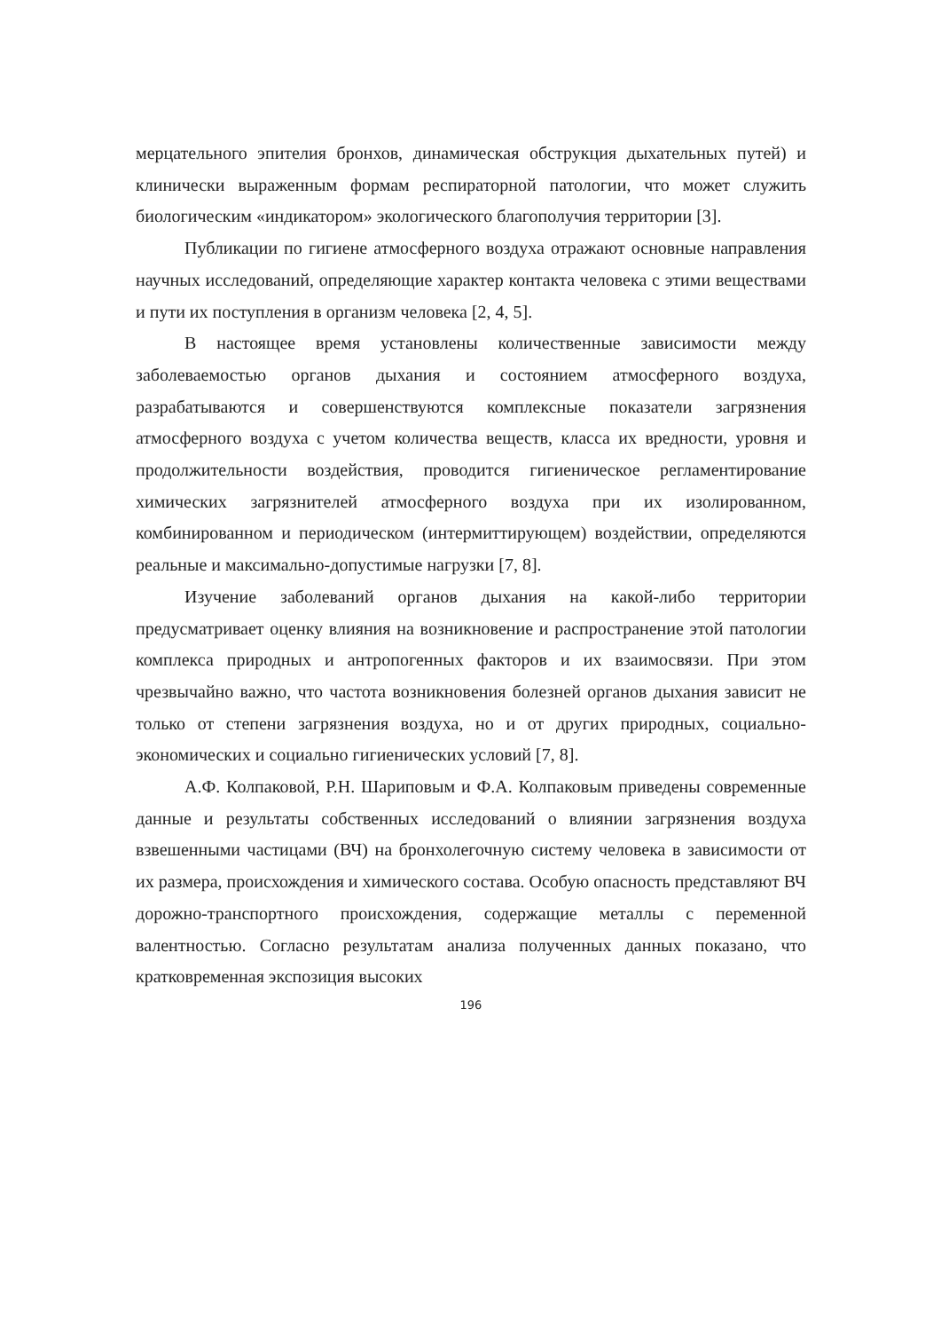мерцательного эпителия бронхов, динамическая обструкция дыхательных путей) и клинически выраженным формам респираторной патологии, что может служить биологическим «индикатором» экологического благополучия территории [3].
Публикации по гигиене атмосферного воздуха отражают основные направления научных исследований, определяющие характер контакта человека с этими веществами и пути их поступления в организм человека [2, 4, 5].
В настоящее время установлены количественные зависимости между заболеваемостью органов дыхания и состоянием атмосферного воздуха, разрабатываются и совершенствуются комплексные показатели загрязнения атмосферного воздуха с учетом количества веществ, класса их вредности, уровня и продолжительности воздействия, проводится гигиеническое регламентирование химических загрязнителей атмосферного воздуха при их изолированном, комбинированном и периодическом (интермиттирующем) воздействии, определяются реальные и максимально-допустимые нагрузки [7, 8].
Изучение заболеваний органов дыхания на какой-либо территории предусматривает оценку влияния на возникновение и распространение этой патологии комплекса природных и антропогенных факторов и их взаимосвязи. При этом чрезвычайно важно, что частота возникновения болезней органов дыхания зависит не только от степени загрязнения воздуха, но и от других природных, социально-экономических и социально гигиенических условий [7, 8].
А.Ф. Колпаковой, Р.Н. Шариповым и Ф.А. Колпаковым приведены современные данные и результаты собственных исследований о влиянии загрязнения воздуха взвешенными частицами (ВЧ) на бронхолегочную систему человека в зависимости от их размера, происхождения и химического состава. Особую опасность представляют ВЧ дорожно-транспортного происхождения, содержащие металлы с переменной валентностью. Согласно результатам анализа полученных данных показано, что кратковременная экспозиция высоких
196